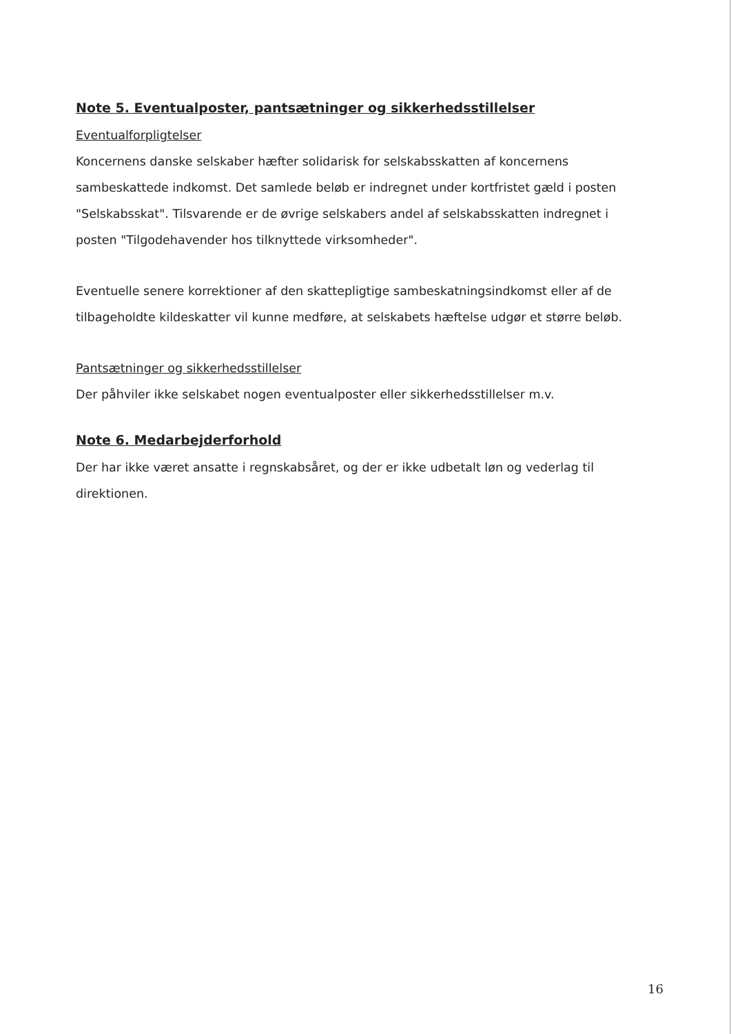Note 5. Eventualposter, pantsætninger og sikkerhedsstillelser
Eventualforpligtelser
Koncernens danske selskaber hæfter solidarisk for selskabsskatten af koncernens sambeskattede indkomst. Det samlede beløb er indregnet under kortfristet gæld i posten "Selskabsskat". Tilsvarende er de øvrige selskabers andel af selskabsskatten indregnet i posten "Tilgodehavender hos tilknyttede virksomheder".
Eventuelle senere korrektioner af den skattepligtige sambeskatningsindkomst eller af de tilbageholdte kildeskatter vil kunne medføre, at selskabets hæftelse udgør et større beløb.
Pantsætninger og sikkerhedsstillelser
Der påhviler ikke selskabet nogen eventualposter eller sikkerhedsstillelser m.v.
Note 6. Medarbejderforhold
Der har ikke været ansatte i regnskabsåret, og der er ikke udbetalt løn og vederlag til direktionen.
16